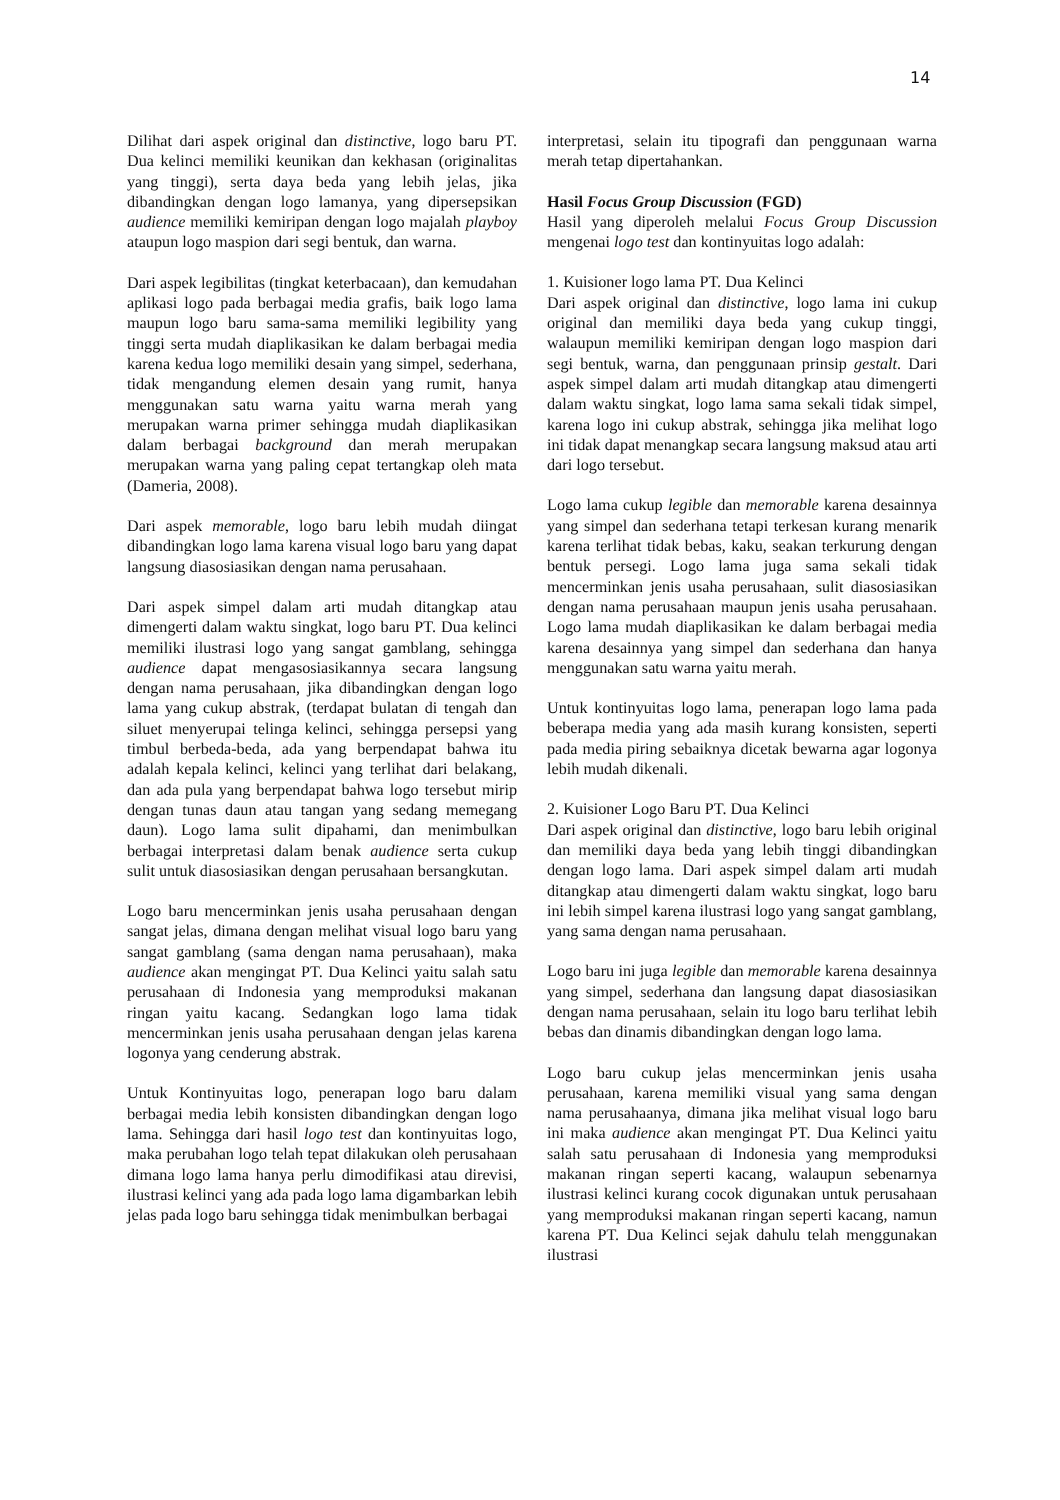14
Dilihat dari aspek original dan distinctive, logo baru PT. Dua kelinci memiliki keunikan dan kekhasan (originalitas yang tinggi), serta daya beda yang lebih jelas, jika dibandingkan dengan logo lamanya, yang dipersepsikan audience memiliki kemiripan dengan logo majalah playboy ataupun logo maspion dari segi bentuk, dan warna.
Dari aspek legibilitas (tingkat keterbacaan), dan kemudahan aplikasi logo pada berbagai media grafis, baik logo lama maupun logo baru sama-sama memiliki legibility yang tinggi serta mudah diaplikasikan ke dalam berbagai media karena kedua logo memiliki desain yang simpel, sederhana, tidak mengandung elemen desain yang rumit, hanya menggunakan satu warna yaitu warna merah yang merupakan warna primer sehingga mudah diaplikasikan dalam berbagai background dan merah merupakan merupakan warna yang paling cepat tertangkap oleh mata (Dameria, 2008).
Dari aspek memorable, logo baru lebih mudah diingat dibandingkan logo lama karena visual logo baru yang dapat langsung diasosiasikan dengan nama perusahaan.
Dari aspek simpel dalam arti mudah ditangkap atau dimengerti dalam waktu singkat, logo baru PT. Dua kelinci memiliki ilustrasi logo yang sangat gamblang, sehingga audience dapat mengasosiasikannya secara langsung dengan nama perusahaan, jika dibandingkan dengan logo lama yang cukup abstrak, (terdapat bulatan di tengah dan siluet menyerupai telinga kelinci, sehingga persepsi yang timbul berbeda-beda, ada yang berpendapat bahwa itu adalah kepala kelinci, kelinci yang terlihat dari belakang, dan ada pula yang berpendapat bahwa logo tersebut mirip dengan tunas daun atau tangan yang sedang memegang daun). Logo lama sulit dipahami, dan menimbulkan berbagai interpretasi dalam benak audience serta cukup sulit untuk diasosiasikan dengan perusahaan bersangkutan.
Logo baru mencerminkan jenis usaha perusahaan dengan sangat jelas, dimana dengan melihat visual logo baru yang sangat gamblang (sama dengan nama perusahaan), maka audience akan mengingat PT. Dua Kelinci yaitu salah satu perusahaan di Indonesia yang memproduksi makanan ringan yaitu kacang. Sedangkan logo lama tidak mencerminkan jenis usaha perusahaan dengan jelas karena logonya yang cenderung abstrak.
Untuk Kontinyuitas logo, penerapan logo baru dalam berbagai media lebih konsisten dibandingkan dengan logo lama. Sehingga dari hasil logo test dan kontinyuitas logo, maka perubahan logo telah tepat dilakukan oleh perusahaan dimana logo lama hanya perlu dimodifikasi atau direvisi, ilustrasi kelinci yang ada pada logo lama digambarkan lebih jelas pada logo baru sehingga tidak menimbulkan berbagai
interpretasi, selain itu tipografi dan penggunaan warna merah tetap dipertahankan.
Hasil Focus Group Discussion (FGD)
Hasil yang diperoleh melalui Focus Group Discussion mengenai logo test dan kontinyuitas logo adalah:
1. Kuisioner logo lama PT. Dua Kelinci
Dari aspek original dan distinctive, logo lama ini cukup original dan memiliki daya beda yang cukup tinggi, walaupun memiliki kemiripan dengan logo maspion dari segi bentuk, warna, dan penggunaan prinsip gestalt. Dari aspek simpel dalam arti mudah ditangkap atau dimengerti dalam waktu singkat, logo lama sama sekali tidak simpel, karena logo ini cukup abstrak, sehingga jika melihat logo ini tidak dapat menangkap secara langsung maksud atau arti dari logo tersebut.
Logo lama cukup legible dan memorable karena desainnya yang simpel dan sederhana tetapi terkesan kurang menarik karena terlihat tidak bebas, kaku, seakan terkurung dengan bentuk persegi. Logo lama juga sama sekali tidak mencerminkan jenis usaha perusahaan, sulit diasosiasikan dengan nama perusahaan maupun jenis usaha perusahaan. Logo lama mudah diaplikasikan ke dalam berbagai media karena desainnya yang simpel dan sederhana dan hanya menggunakan satu warna yaitu merah.
Untuk kontinyuitas logo lama, penerapan logo lama pada beberapa media yang ada masih kurang konsisten, seperti pada media piring sebaiknya dicetak bewarna agar logonya lebih mudah dikenali.
2. Kuisioner Logo Baru PT. Dua Kelinci
Dari aspek original dan distinctive, logo baru lebih original dan memiliki daya beda yang lebih tinggi dibandingkan dengan logo lama. Dari aspek simpel dalam arti mudah ditangkap atau dimengerti dalam waktu singkat, logo baru ini lebih simpel karena ilustrasi logo yang sangat gamblang, yang sama dengan nama perusahaan.
Logo baru ini juga legible dan memorable karena desainnya yang simpel, sederhana dan langsung dapat diasosiasikan dengan nama perusahaan, selain itu logo baru terlihat lebih bebas dan dinamis dibandingkan dengan logo lama.
Logo baru cukup jelas mencerminkan jenis usaha perusahaan, karena memiliki visual yang sama dengan nama perusahaanya, dimana jika melihat visual logo baru ini maka audience akan mengingat PT. Dua Kelinci yaitu salah satu perusahaan di Indonesia yang memproduksi makanan ringan seperti kacang, walaupun sebenarnya ilustrasi kelinci kurang cocok digunakan untuk perusahaan yang memproduksi makanan ringan seperti kacang, namun karena PT. Dua Kelinci sejak dahulu telah menggunakan ilustrasi